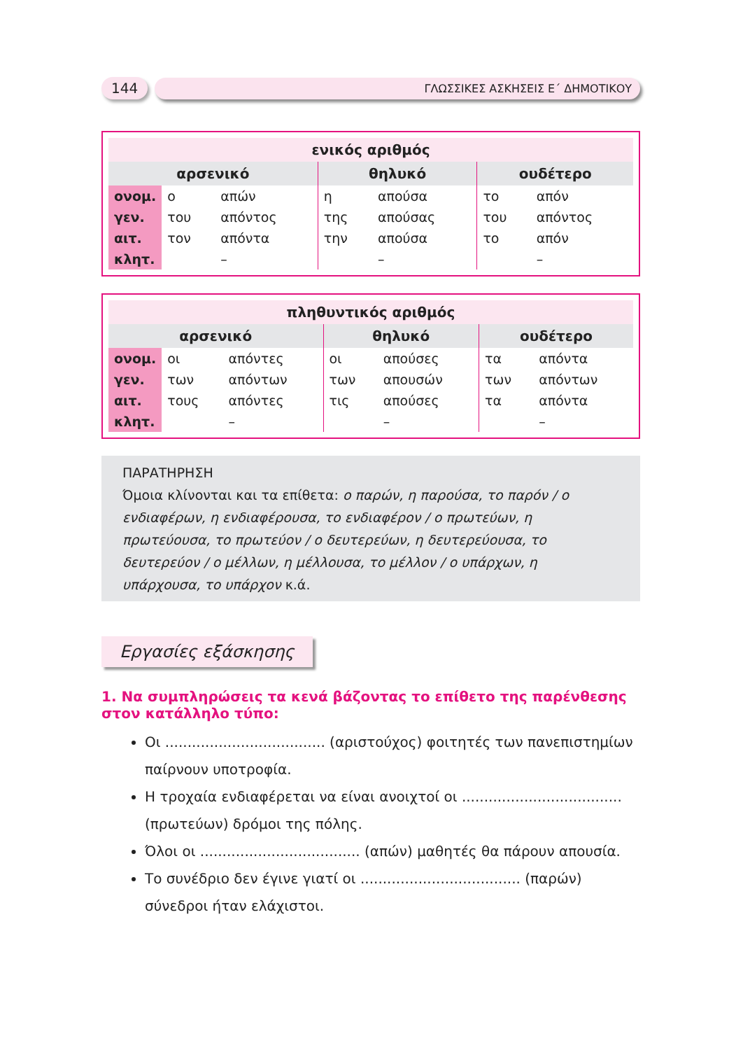144 ΓΛΩΣΣΙΚΕΣ ΑΣΚΗΣΕΙΣ Ε΄ ΔΗΜΟΤΙΚΟΥ
| ενικός αριθμός | | | | | | |
| --- | --- | --- | --- | --- | --- | --- |
| αρσενικό | | | θηλυκό | | ουδέτερο | |
| ονομ. | ο | απών | η | απούσα | το | απόν |
| γεν. | του | απόντος | της | απούσας | του | απόντος |
| αιτ. | τον | απόντα | την | απούσα | το | απόν |
| κλητ. | | – | | – | | – |
| πληθυντικός αριθμός | | | | | | |
| --- | --- | --- | --- | --- | --- | --- |
| αρσενικό | | | θηλυκό | | ουδέτερο | |
| ονομ. | οι | απόντες | οι | απούσες | τα | απόντα |
| γεν. | των | απόντων | των | απουσών | των | απόντων |
| αιτ. | τους | απόντες | τις | απούσες | τα | απόντα |
| κλητ. | | – | | – | | – |
ΠΑΡΑΤΗΡΗΣΗ
Όμοια κλίνονται και τα επίθετα: ο παρών, η παρούσα, το παρόν / ο ενδιαφέρων, η ενδιαφέρουσα, το ενδιαφέρον / ο πρωτεύων, η πρωτεύουσα, το πρωτεύον / ο δευτερεύων, η δευτερεύουσα, το δευτερεύον / ο μέλλων, η μέλλουσα, το μέλλον / ο υπάρχων, η υπάρχουσα, το υπάρχον κ.ά.
Εργασίες εξάσκησης
1. Να συμπληρώσεις τα κενά βάζοντας το επίθετο της παρένθεσης στον κατάλληλο τύπο:
Οι .................................... (αριστούχος) φοιτητές των πανεπιστημίων παίρνουν υποτροφία.
Η τροχαία ενδιαφέρεται να είναι ανοιχτοί οι .................................... (πρωτεύων) δρόμοι της πόλης.
Όλοι οι .................................... (απών) μαθητές θα πάρουν απουσία.
Το συνέδριο δεν έγινε γιατί οι .................................... (παρών) σύνεδροι ήταν ελάχιστοι.